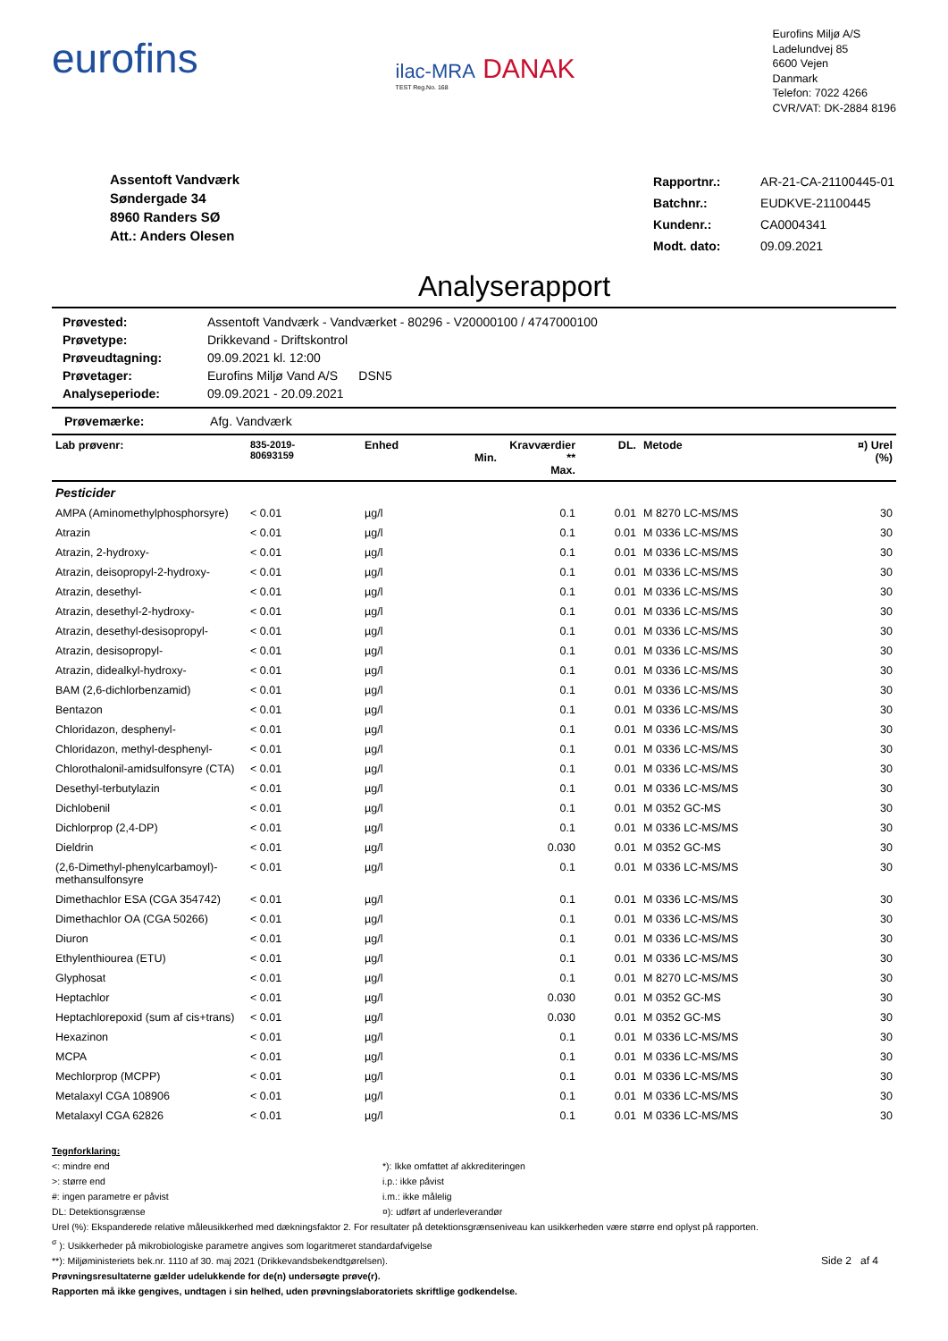eurofins
ilac-MRA DANAK
TEST Reg.No. 168
Eurofins Miljø A/S
Ladelundvej 85
6600 Vejen
Danmark
Telefon: 7022 4266
CVR/VAT: DK-2884 8196
Assentoft Vandværk
Søndergade 34
8960 Randers SØ
Att.: Anders Olesen
| Rapportnr.: | AR-21-CA-21100445-01 |
| Batchnr.: | EUDKVE-21100445 |
| Kundenr.: | CA0004341 |
| Modt. dato: | 09.09.2021 |
Analyserapport
| Prøvested: | Assentoft Vandværk - Vandværket - 80296 - V20000100 / 4747000100 |
| Prøvetype: | Drikkevand - Driftskontrol |
| Prøveudtagning: | 09.09.2021 kl. 12:00 |
| Prøvetager: | Eurofins Miljø Vand A/S DSN5 |
| Analyseperiode: | 09.09.2021 - 20.09.2021 |
Prøvemærke: Afg. Vandværk
| Lab prøvenr: | 835-2019- 80693159 | Enhed | Min. | Kravværdier ** Max. | DL. | Metode | ¤) Urel (%) |
| --- | --- | --- | --- | --- | --- | --- | --- |
| Pesticider | | | | | | | |
| AMPA (Aminomethylphosphorsyre) | < 0.01 | µg/l | | 0.1 | 0.01 | M 8270 LC-MS/MS | 30 |
| Atrazin | < 0.01 | µg/l | | 0.1 | 0.01 | M 0336 LC-MS/MS | 30 |
| Atrazin, 2-hydroxy- | < 0.01 | µg/l | | 0.1 | 0.01 | M 0336 LC-MS/MS | 30 |
| Atrazin, deisopropyl-2-hydroxy- | < 0.01 | µg/l | | 0.1 | 0.01 | M 0336 LC-MS/MS | 30 |
| Atrazin, desethyl- | < 0.01 | µg/l | | 0.1 | 0.01 | M 0336 LC-MS/MS | 30 |
| Atrazin, desethyl-2-hydroxy- | < 0.01 | µg/l | | 0.1 | 0.01 | M 0336 LC-MS/MS | 30 |
| Atrazin, desethyl-desisopropyl- | < 0.01 | µg/l | | 0.1 | 0.01 | M 0336 LC-MS/MS | 30 |
| Atrazin, desisopropyl- | < 0.01 | µg/l | | 0.1 | 0.01 | M 0336 LC-MS/MS | 30 |
| Atrazin, didealkyl-hydroxy- | < 0.01 | µg/l | | 0.1 | 0.01 | M 0336 LC-MS/MS | 30 |
| BAM (2,6-dichlorbenzamid) | < 0.01 | µg/l | | 0.1 | 0.01 | M 0336 LC-MS/MS | 30 |
| Bentazon | < 0.01 | µg/l | | 0.1 | 0.01 | M 0336 LC-MS/MS | 30 |
| Chloridazon, desphenyl- | < 0.01 | µg/l | | 0.1 | 0.01 | M 0336 LC-MS/MS | 30 |
| Chloridazon, methyl-desphenyl- | < 0.01 | µg/l | | 0.1 | 0.01 | M 0336 LC-MS/MS | 30 |
| Chlorothalonil-amidsulfonsyre (CTA) | < 0.01 | µg/l | | 0.1 | 0.01 | M 0336 LC-MS/MS | 30 |
| Desethyl-terbutylazin | < 0.01 | µg/l | | 0.1 | 0.01 | M 0336 LC-MS/MS | 30 |
| Dichlobenil | < 0.01 | µg/l | | 0.1 | 0.01 | M 0352 GC-MS | 30 |
| Dichlorprop (2,4-DP) | < 0.01 | µg/l | | 0.1 | 0.01 | M 0336 LC-MS/MS | 30 |
| Dieldrin | < 0.01 | µg/l | | 0.030 | 0.01 | M 0352 GC-MS | 30 |
| (2,6-Dimethyl-phenylcarbamoyl)-methansulfonsyre | < 0.01 | µg/l | | 0.1 | 0.01 | M 0336 LC-MS/MS | 30 |
| Dimethachlor ESA (CGA 354742) | < 0.01 | µg/l | | 0.1 | 0.01 | M 0336 LC-MS/MS | 30 |
| Dimethachlor OA (CGA 50266) | < 0.01 | µg/l | | 0.1 | 0.01 | M 0336 LC-MS/MS | 30 |
| Diuron | < 0.01 | µg/l | | 0.1 | 0.01 | M 0336 LC-MS/MS | 30 |
| Ethylenthiourea (ETU) | < 0.01 | µg/l | | 0.1 | 0.01 | M 0336 LC-MS/MS | 30 |
| Glyphosat | < 0.01 | µg/l | | 0.1 | 0.01 | M 8270 LC-MS/MS | 30 |
| Heptachlor | < 0.01 | µg/l | | 0.030 | 0.01 | M 0352 GC-MS | 30 |
| Heptachlorepoxid (sum af cis+trans) | < 0.01 | µg/l | | 0.030 | 0.01 | M 0352 GC-MS | 30 |
| Hexazinon | < 0.01 | µg/l | | 0.1 | 0.01 | M 0336 LC-MS/MS | 30 |
| MCPA | < 0.01 | µg/l | | 0.1 | 0.01 | M 0336 LC-MS/MS | 30 |
| Mechlorprop (MCPP) | < 0.01 | µg/l | | 0.1 | 0.01 | M 0336 LC-MS/MS | 30 |
| Metalaxyl CGA 108906 | < 0.01 | µg/l | | 0.1 | 0.01 | M 0336 LC-MS/MS | 30 |
| Metalaxyl CGA 62826 | < 0.01 | µg/l | | 0.1 | 0.01 | M 0336 LC-MS/MS | 30 |
Tegnforklaring:
<: mindre end
>: større end
#: ingen parametre er påvist
DL: Detektionsgrænse
*): Ikke omfattet af akkrediteringen
i.p.: ikke påvist
i.m.: ikke målelig
¤): udført af underleverandør
Urel (%): Ekspanderede relative måleusikkerhed med dækningsfaktor 2. For resultater på detektionsgrænseniveau kan usikkerheden være større end oplyst på rapporten.
<sup>σ</sup> ): Usikkerheder på mikrobiologiske parametre angives som logaritmeret standardafvigelse
**): Miljøministeriets bek.nr. 1110 af 30. maj 2021 (Drikkevandsbekendtgørelsen). Side 2 af 4
Prøvningsresultaterne gælder udelukkende for de(n) undersøgte prøve(r).
Rapporten må ikke gengives, undtagen i sin helhed, uden prøvningslaboratoriets skriftlige godkendelse.